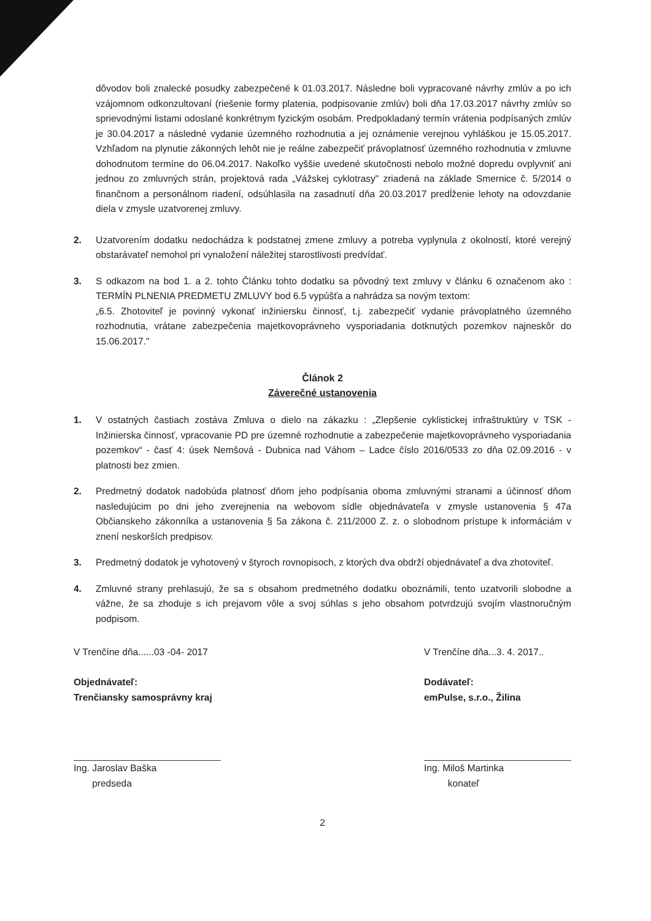dôvodov boli znalecké posudky zabezpečené k 01.03.2017. Následne boli vypracované návrhy zmlúv a po ich vzájomnom odkonzultovaní (riešenie formy platenia, podpisovanie zmlúv) boli dňa 17.03.2017 návrhy zmlúv so sprievodnými listami odoslané konkrétnym fyzickým osobám. Predpokladaný termín vrátenia podpísaných zmlúv je 30.04.2017 a následné vydanie územného rozhodnutia a jej oznámenie verejnou vyhláškou je 15.05.2017. Vzhľadom na plynutie zákonných lehôt nie je reálne zabezpečiť právoplatnosť územného rozhodnutia v zmluvne dohodnutom termíne do 06.04.2017. Nakoľko vyššie uvedené skutočnosti nebolo možné dopredu ovplyvniť ani jednou zo zmluvných strán, projektová rada „Vážskej cyklotrasy" zriadená na základe Smernice č. 5/2014 o finančnom a personálnom riadení, odsúhlasila na zasadnutí dňa 20.03.2017 predĺženie lehoty na odovzdanie diela v zmysle uzatvorenej zmluvy.
2. Uzatvorením dodatku nedochádza k podstatnej zmene zmluvy a potreba vyplynula z okolností, ktoré verejný obstarávateľ nemohol pri vynaložení náležitej starostlivosti predvídať.
3. S odkazom na bod 1. a 2. tohto Článku tohto dodatku sa pôvodný text zmluvy v článku 6 označenom ako : TERMÍN PLNENIA PREDMETU ZMLUVY bod 6.5 vypúšťa a nahrádza sa novým textom:
„6.5. Zhotoviteľ je povinný vykonať inžiniersku činnosť, t.j. zabezpečiť vydanie právoplatného územného rozhodnutia, vrátane zabezpečenia majetkovoprávneho vysporiadania dotknutých pozemkov najneskôr do 15.06.2017."
Článok 2
Záverečné ustanovenia
1. V ostatných častiach zostáva Zmluva o dielo na zákazku : „Zlepšenie cyklistickej infraštruktúry v TSK - Inžinierska činnosť, vpracovanie PD pre územné rozhodnutie a zabezpečenie majetkovoprávneho vysporiadania pozemkov“ - časť 4: úsek Nemšová - Dubnica nad Váhom – Ladce číslo 2016/0533 zo dňa 02.09.2016 - v platnosti bez zmien.
2. Predmetný dodatok nadobúda platnosť dňom jeho podpísania oboma zmluvnými stranami a účinnosť dňom nasledujúcim po dni jeho zverejnenia na webovom sídle objednávateľa v zmysle ustanovenia § 47a Občianskeho zákonníka a ustanovenia § 5a zákona č. 211/2000 Z. z. o slobodnom prístupe k informáciám v znení neskorších predpisov.
3. Predmetný dodatok je vyhotovený v štyroch rovnopisoch, z ktorých dva obdrží objednávateľ a dva zhotoviteľ.
4. Zmluvné strany prehlasujú, že sa s obsahom predmetného dodatku oboznámili, tento uzatvorili slobodne a vážne, že sa zhoduje s ich prejavom vôle a svoj súhlas s jeho obsahom potvrdzujú svojím vlastnoručným podpisom.
V Trenčíne dňa......03 -04- 2017
Objednávateľ:
Trenčiansky samosprávny kraj
Ing. Jaroslav Baška
predseda
V Trenčíne dňa...3. 4. 2017..
Dodávateľ:
emPulse, s.r.o., Žilina
Ing. Miloš Martinka
konateľ
2